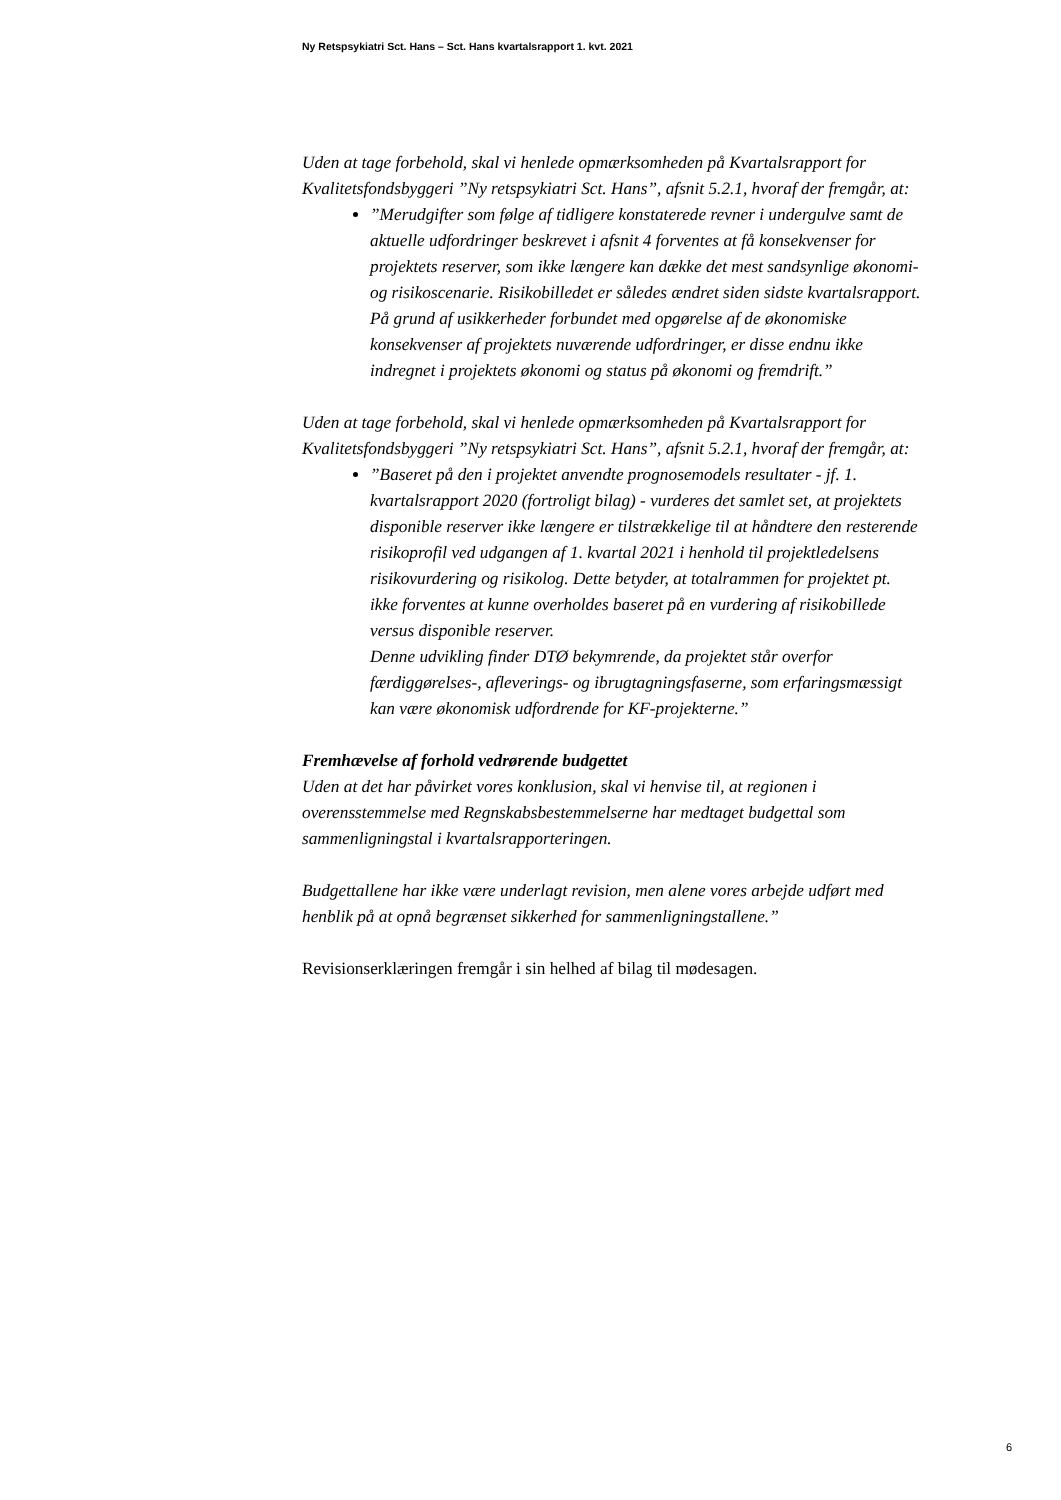Ny Retspsykiatri Sct. Hans – Sct. Hans kvartalsrapport 1. kvt. 2021
Uden at tage forbehold, skal vi henlede opmærksomheden på Kvartalsrapport for Kvalitetsfondsbyggeri ”Ny retspsykiatri Sct. Hans”, afsnit 5.2.1, hvoraf der fremgår, at:
”Merudgifter som følge af tidligere konstaterede revner i undergulve samt de aktuelle udfordringer beskrevet i afsnit 4 forventes at få konsekvenser for projektets reserver, som ikke længere kan dække det mest sandsynlige økonomi- og risikoscenarie. Risikobilledet er således ændret siden sidste kvartalsrapport. På grund af usikkerheder forbundet med opgørelse af de økonomiske konsekvenser af projektets nuværende udfordringer, er disse endnu ikke indregnet i projektets økonomi og status på økonomi og fremdrift.”
Uden at tage forbehold, skal vi henlede opmærksomheden på Kvartalsrapport for Kvalitetsfondsbyggeri ”Ny retspsykiatri Sct. Hans”, afsnit 5.2.1, hvoraf der fremgår, at:
”Baseret på den i projektet anvendte prognosemodels resultater - jf. 1. kvartalsrapport 2020 (fortroligt bilag) - vurderes det samlet set, at projektets disponible reserver ikke længere er tilstrækkelige til at håndtere den resterende risikoprofil ved udgangen af 1. kvartal 2021 i henhold til projektledelsens risikovurdering og risikolog. Dette betyder, at totalrammen for projektet pt. ikke forventes at kunne overholdes baseret på en vurdering af risikobillede versus disponible reserver.
Denne udvikling finder DTØ bekymrende, da projektet står overfor færdiggørelses-, afleverings- og ibrugtagningsfaserne, som erfaringsmæssigt kan være økonomisk udfordrende for KF-projekterne.”
Fremhævelse af forhold vedrørende budgettet
Uden at det har påvirket vores konklusion, skal vi henvise til, at regionen i overensstemmelse med Regnskabsbestemmelserne har medtaget budgettal som sammenligningstal i kvartalsrapporteringen.
Budgettallene har ikke være underlagt revision, men alene vores arbejde udført med henblik på at opnå begrænset sikkerhed for sammenligningstallene.”
Revisionserklæringen fremgår i sin helhed af bilag til mødesagen.
6